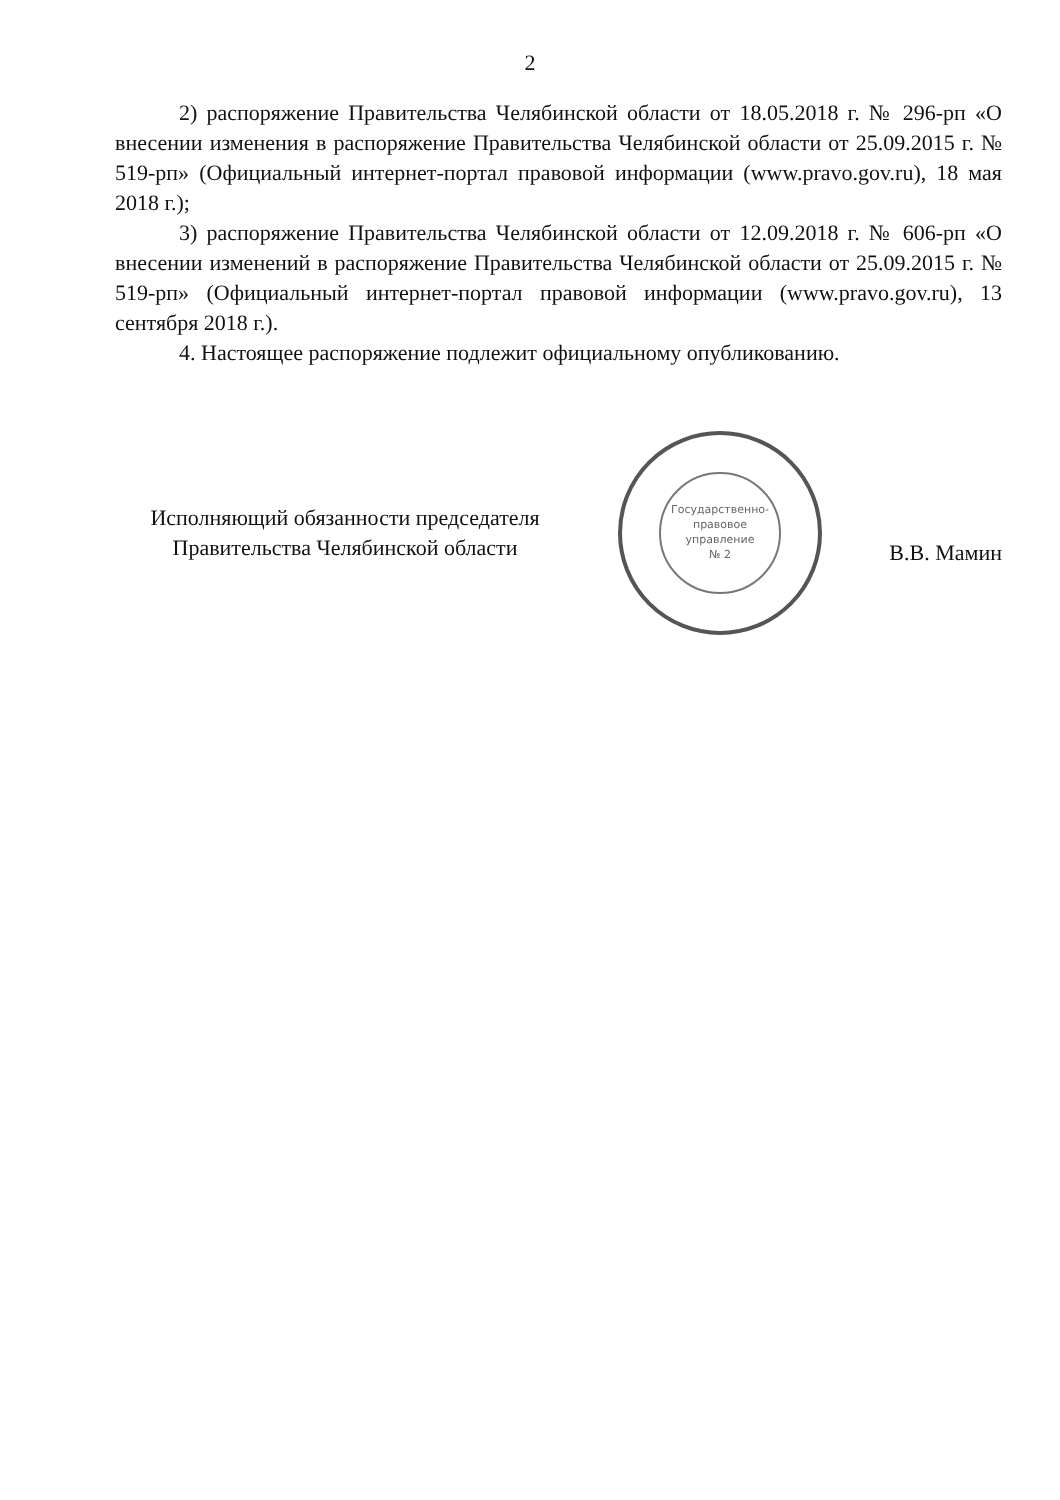2
2) распоряжение Правительства Челябинской области от 18.05.2018 г. № 296-рп «О внесении изменения в распоряжение Правительства Челябинской области от 25.09.2015 г. № 519-рп» (Официальный интернет-портал правовой информации (www.pravo.gov.ru), 18 мая 2018 г.);
3) распоряжение Правительства Челябинской области от 12.09.2018 г. № 606-рп «О внесении изменений в распоряжение Правительства Челябинской области от 25.09.2015 г. № 519-рп» (Официальный интернет-портал правовой информации (www.pravo.gov.ru), 13 сентября 2018 г.).
4. Настоящее распоряжение подлежит официальному опубликованию.
Исполняющий обязанности председателя
Правительства Челябинской области
Государственно-
правовое
управление
№ 2
В.В. Мамин